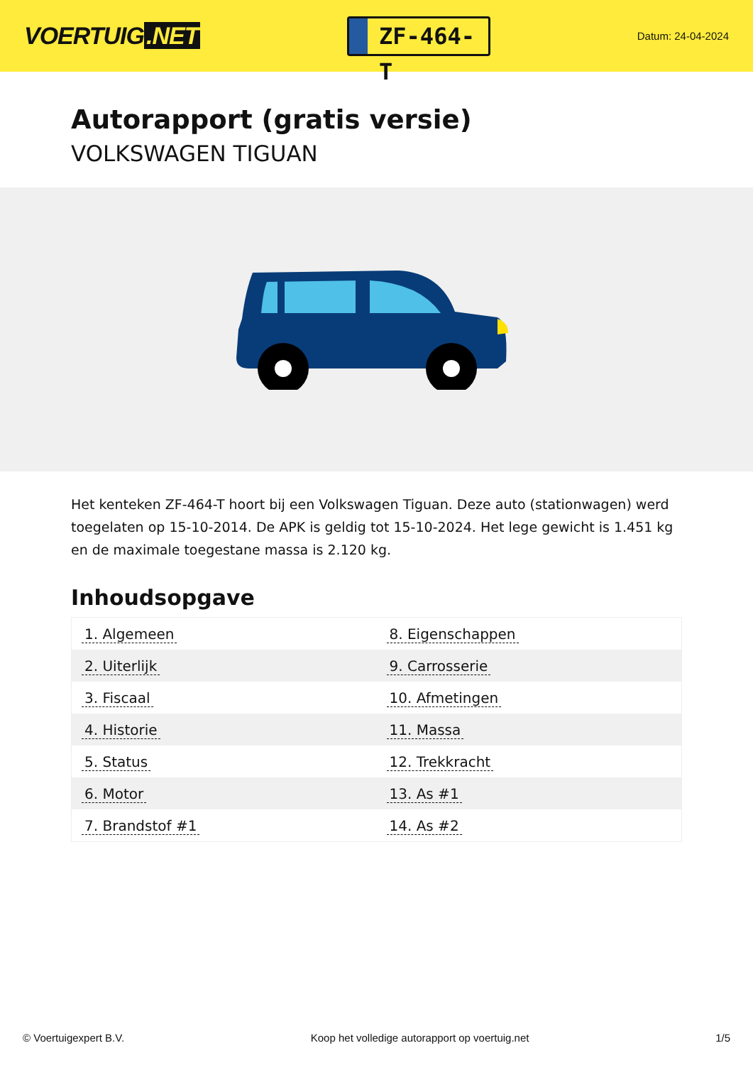VOERTUIG.NET
ZF-464-T
Datum: 24-04-2024
Autorapport (gratis versie)
VOLKSWAGEN TIGUAN
Het kenteken ZF-464-T hoort bij een Volkswagen Tiguan. Deze auto (stationwagen) werd toegelaten op 15-10-2014. De APK is geldig tot 15-10-2024. Het lege gewicht is 1.451 kg en de maximale toegestane massa is 2.120 kg.
Inhoudsopgave
| 1. Algemeen | 8. Eigenschappen |
| 2. Uiterlijk | 9. Carrosserie |
| 3. Fiscaal | 10. Afmetingen |
| 4. Historie | 11. Massa |
| 5. Status | 12. Trekkracht |
| 6. Motor | 13. As #1 |
| 7. Brandstof #1 | 14. As #2 |
© Voertuigexpert B.V. Koop het volledige autorapport op voertuig.net 1/5